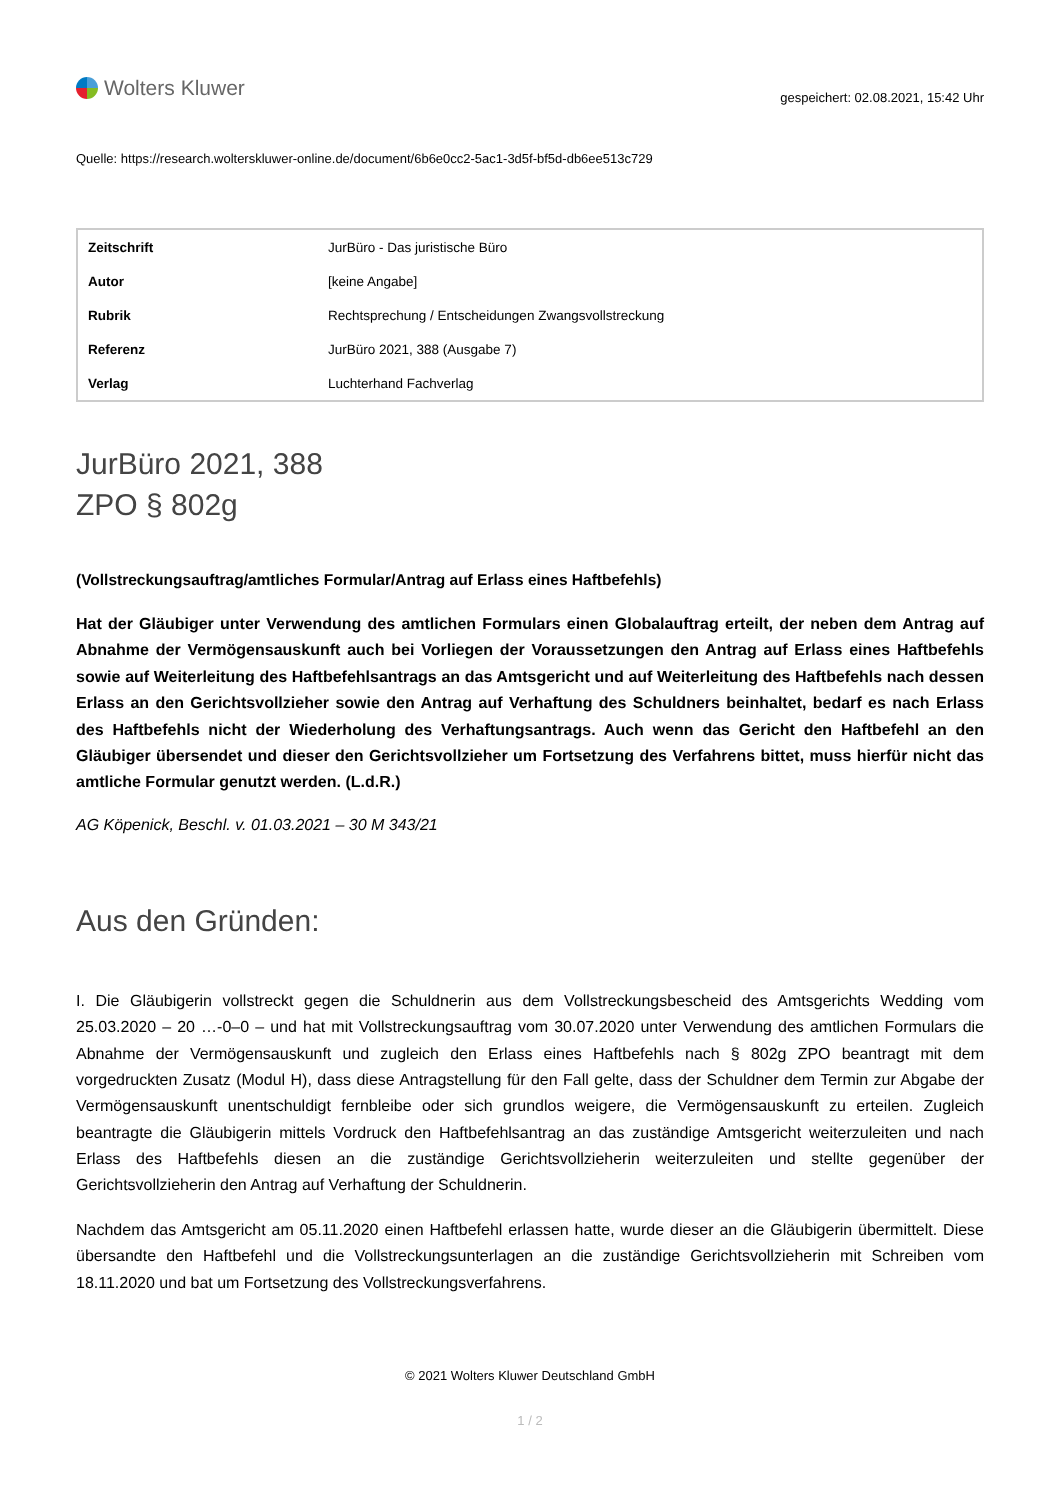Wolters Kluwer
gespeichert: 02.08.2021, 15:42 Uhr
Quelle: https://research.wolterskluwer-online.de/document/6b6e0cc2-5ac1-3d5f-bf5d-db6ee513c729
| Zeitschrift | JurBüro - Das juristische Büro |
| Autor | [keine Angabe] |
| Rubrik | Rechtsprechung / Entscheidungen Zwangsvollstreckung |
| Referenz | JurBüro 2021, 388 (Ausgabe 7) |
| Verlag | Luchterhand Fachverlag |
JurBüro 2021, 388
ZPO § 802g
(Vollstreckungsauftrag/amtliches Formular/Antrag auf Erlass eines Haftbefehls)
Hat der Gläubiger unter Verwendung des amtlichen Formulars einen Globalauftrag erteilt, der neben dem Antrag auf Abnahme der Vermögensauskunft auch bei Vorliegen der Voraussetzungen den Antrag auf Erlass eines Haftbefehls sowie auf Weiterleitung des Haftbefehlsantrags an das Amtsgericht und auf Weiterleitung des Haftbefehls nach dessen Erlass an den Gerichtsvollzieher sowie den Antrag auf Verhaftung des Schuldners beinhaltet, bedarf es nach Erlass des Haftbefehls nicht der Wiederholung des Verhaftungsantrags. Auch wenn das Gericht den Haftbefehl an den Gläubiger übersendet und dieser den Gerichtsvollzieher um Fortsetzung des Verfahrens bittet, muss hierfür nicht das amtliche Formular genutzt werden. (L.d.R.)
AG Köpenick, Beschl. v. 01.03.2021 – 30 M 343/21
Aus den Gründen:
I. Die Gläubigerin vollstreckt gegen die Schuldnerin aus dem Vollstreckungsbescheid des Amtsgerichts Wedding vom 25.03.2020 – 20 …-0–0 – und hat mit Vollstreckungsauftrag vom 30.07.2020 unter Verwendung des amtlichen Formulars die Abnahme der Vermögensauskunft und zugleich den Erlass eines Haftbefehls nach § 802g ZPO beantragt mit dem vorgedruckten Zusatz (Modul H), dass diese Antragstellung für den Fall gelte, dass der Schuldner dem Termin zur Abgabe der Vermögensauskunft unentschuldigt fernbleibe oder sich grundlos weigere, die Vermögensauskunft zu erteilen. Zugleich beantragte die Gläubigerin mittels Vordruck den Haftbefehlsantrag an das zuständige Amtsgericht weiterzuleiten und nach Erlass des Haftbefehls diesen an die zuständige Gerichtsvollzieherin weiterzuleiten und stellte gegenüber der Gerichtsvollzieherin den Antrag auf Verhaftung der Schuldnerin.
Nachdem das Amtsgericht am 05.11.2020 einen Haftbefehl erlassen hatte, wurde dieser an die Gläubigerin übermittelt. Diese übersandte den Haftbefehl und die Vollstreckungsunterlagen an die zuständige Gerichtsvollzieherin mit Schreiben vom 18.11.2020 und bat um Fortsetzung des Vollstreckungsverfahrens.
© 2021 Wolters Kluwer Deutschland GmbH
1 / 2